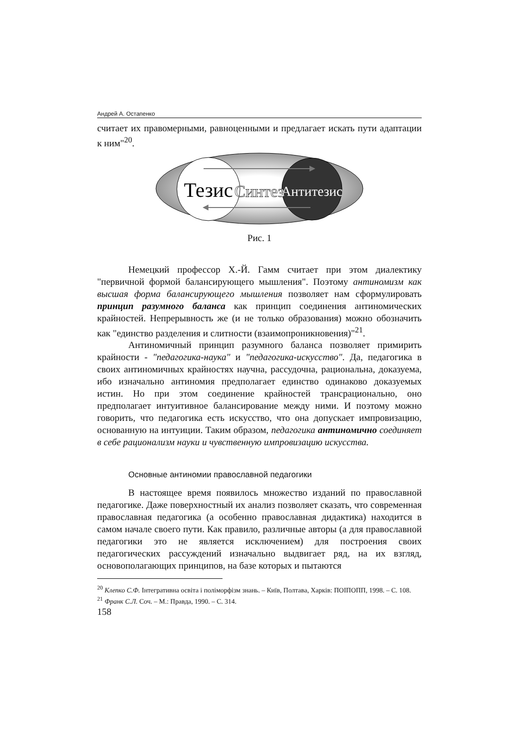Андрей А. Остапенко
считает их правомерными, равноценными и предлагает искать пути адаптации к ним"<sup>20</sup>.
Тезис
Синтез
Антитезис
Рис. 1
Немецкий профессор Х.-Й. Гамм считает при этом диалектику "первичной формой балансирующего мышления". Поэтому антиномизм как высшая форма балансирующего мышления позволяет нам сформулировать принцип разумного баланса как принцип соединения антиномических крайностей. Непрерывность же (и не только образования) можно обозначить как "единство разделения и слитности (взаимопроникновения)"<sup>21</sup>.
Антиномичный принцип разумного баланса позволяет примирить крайности - "педагогика-наука" и "педагогика-искусство". Да, педагогика в своих антиномичных крайностях научна, рассудочна, рациональна, доказуема, ибо изначально антиномия предполагает единство одинаково доказуемых истин. Но при этом соединение крайностей трансрационально, оно предполагает интуитивное балансирование между ними. И поэтому можно говорить, что педагогика есть искусство, что она допускает импровизацию, основанную на интуиции. Таким образом, педагогика антиномично соединяет в себе рационализм науки и чувственную импровизацию искусства.
Основные антиномии православной педагогики
В настоящее время появилось множество изданий по православной педагогике. Даже поверхностный их анализ позволяет сказать, что современная православная педагогика (а особенно православная дидактика) находится в самом начале своего пути. Как правило, различные авторы (а для православной педагогики это не является исключением) для построения своих педагогических рассуждений изначально выдвигает ряд, на их взгляд, основополагающих принципов, на базе которых и пытаются
<sup>20</sup> Клепко С.Ф. Інтегративна освіта і поліморфізм знань. – Київ, Полтава, Харків: ПОІПОПП, 1998. – С. 108.
<sup>21</sup> Франк С.Л. Соч. – М.: Правда, 1990. – С. 314.
158